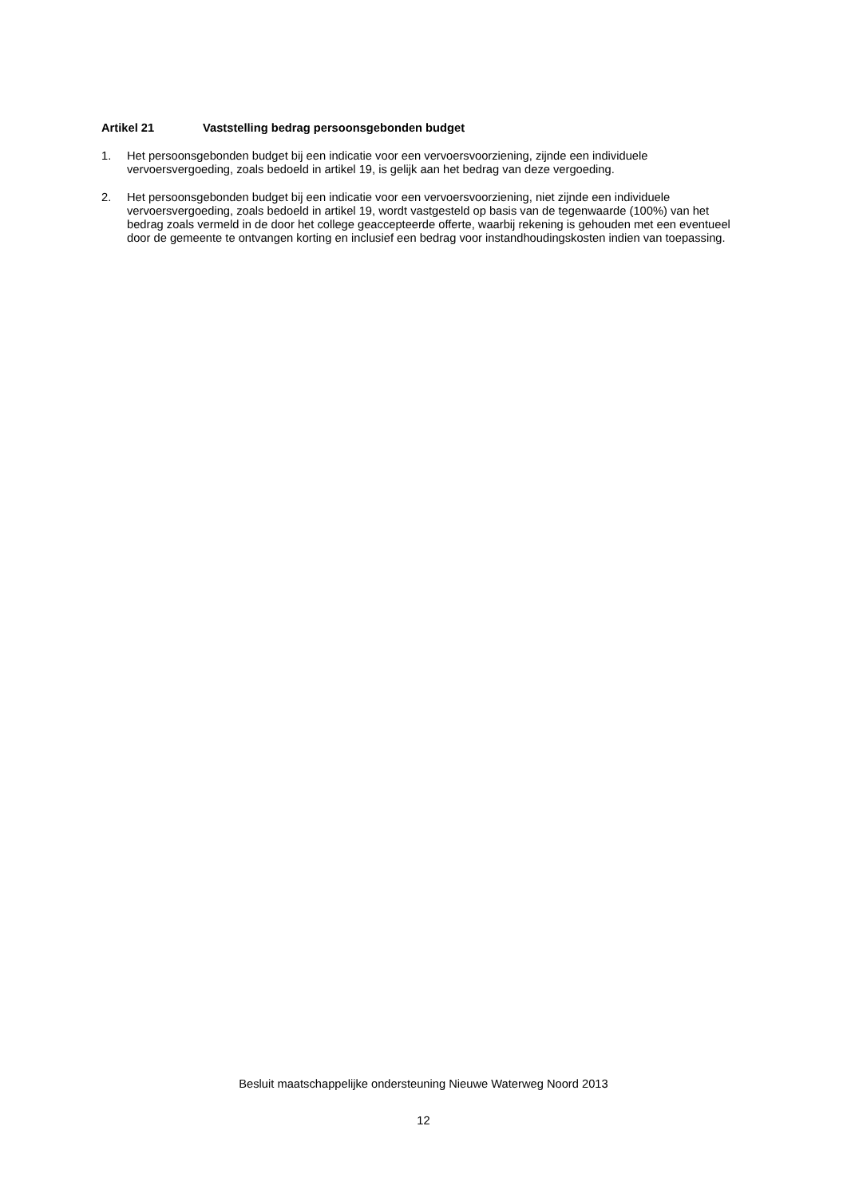Artikel 21 Vaststelling bedrag persoonsgebonden budget
1. Het persoonsgebonden budget bij een indicatie voor een vervoersvoorziening, zijnde een individuele vervoersvergoeding, zoals bedoeld in artikel 19, is gelijk aan het bedrag van deze vergoeding.
2. Het persoonsgebonden budget bij een indicatie voor een vervoersvoorziening, niet zijnde een individuele vervoersvergoeding, zoals bedoeld in artikel 19, wordt vastgesteld op basis van de tegenwaarde (100%) van het bedrag zoals vermeld in de door het college geaccepteerde offerte, waarbij rekening is gehouden met een eventueel door de gemeente te ontvangen korting en inclusief een bedrag voor instandhoudingskosten indien van toepassing.
Besluit maatschappelijke ondersteuning Nieuwe Waterweg Noord 2013
12